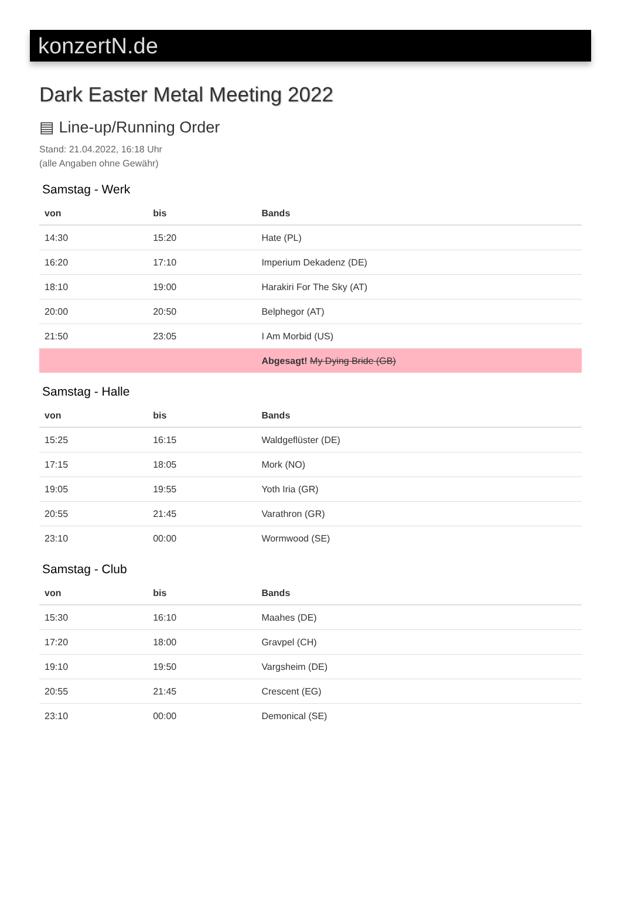konzertN.de
Dark Easter Metal Meeting 2022
▤ Line-up/Running Order
Stand: 21.04.2022, 16:18 Uhr
(alle Angaben ohne Gewähr)
Samstag - Werk
| von | bis | Bands |
| --- | --- | --- |
| 14:30 | 15:20 | Hate (PL) |
| 16:20 | 17:10 | Imperium Dekadenz (DE) |
| 18:10 | 19:00 | Harakiri For The Sky (AT) |
| 20:00 | 20:50 | Belphegor (AT) |
| 21:50 | 23:05 | I Am Morbid (US) |
| | | Abgesagt! My Dying Bride (GB) |
Samstag - Halle
| von | bis | Bands |
| --- | --- | --- |
| 15:25 | 16:15 | Waldgeflüster (DE) |
| 17:15 | 18:05 | Mork (NO) |
| 19:05 | 19:55 | Yoth Iria (GR) |
| 20:55 | 21:45 | Varathron (GR) |
| 23:10 | 00:00 | Wormwood (SE) |
Samstag - Club
| von | bis | Bands |
| --- | --- | --- |
| 15:30 | 16:10 | Maahes (DE) |
| 17:20 | 18:00 | Gravpel (CH) |
| 19:10 | 19:50 | Vargsheim (DE) |
| 20:55 | 21:45 | Crescent (EG) |
| 23:10 | 00:00 | Demonical (SE) |